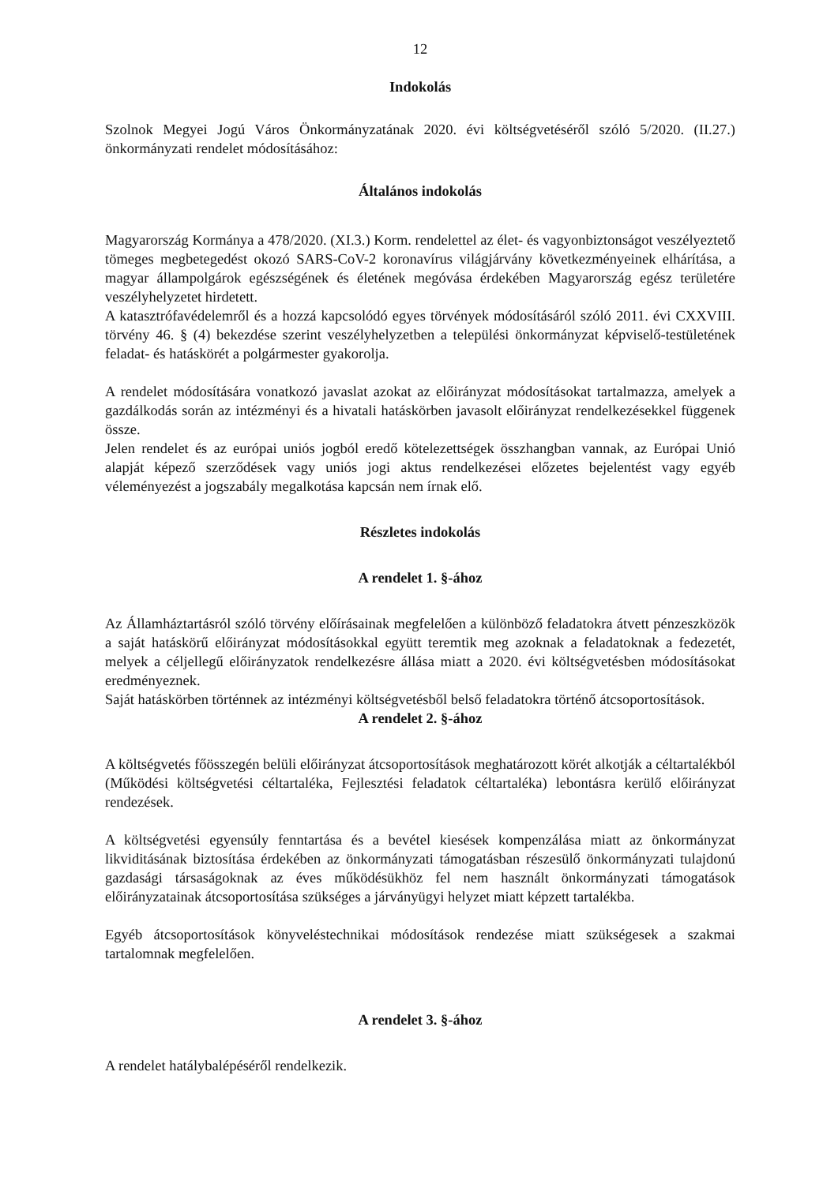12
Indokolás
Szolnok Megyei Jogú Város Önkormányzatának 2020. évi költségvetéséről szóló 5/2020. (II.27.) önkormányzati rendelet módosításához:
Általános indokolás
Magyarország Kormánya a 478/2020. (XI.3.) Korm. rendelettel az élet- és vagyonbiztonságot veszélyeztető tömeges megbetegedést okozó SARS-CoV-2 koronavírus világjárvány következményeinek elhárítása, a magyar állampolgárok egészségének és életének megóvása érdekében Magyarország egész területére veszélyhelyzetet hirdetett.
A katasztrófavédelemről és a hozzá kapcsolódó egyes törvények módosításáról szóló 2011. évi CXXVIII. törvény 46. § (4) bekezdése szerint veszélyhelyzetben a települési önkormányzat képviselő-testületének feladat- és hatáskörét a polgármester gyakorolja.
A rendelet módosítására vonatkozó javaslat azokat az előirányzat módosításokat tartalmazza, amelyek a gazdálkodás során az intézményi és a hivatali hatáskörben javasolt előirányzat rendelkezésekkel függenek össze.
Jelen rendelet és az európai uniós jogból eredő kötelezettségek összhangban vannak, az Európai Unió alapját képező szerződések vagy uniós jogi aktus rendelkezései előzetes bejelentést vagy egyéb véleményezést a jogszabály megalkotása kapcsán nem írnak elő.
Részletes indokolás
A rendelet 1. §-ához
Az Államháztartásról szóló törvény előírásainak megfelelően a különböző feladatokra átvett pénzeszközök a saját hatáskörű előirányzat módosításokkal együtt teremtik meg azoknak a feladatoknak a fedezetét, melyek a céljellegű előirányzatok rendelkezésre állása miatt a 2020. évi költségvetésben módosításokat eredményeznek.
Saját hatáskörben történnek az intézményi költségvetésből belső feladatokra történő átcsoportosítások.
A rendelet 2. §-ához
A költségvetés főösszegén belüli előirányzat átcsoportosítások meghatározott körét alkotják a céltartalékból (Működési költségvetési céltartaléka, Fejlesztési feladatok céltartaléka) lebontásra kerülő előirányzat rendezések.
A költségvetési egyensúly fenntartása és a bevétel kiesések kompenzálása miatt az önkormányzat likviditásának biztosítása érdekében az önkormányzati támogatásban részesülő önkormányzati tulajdonú gazdasági társaságoknak az éves működésükhöz fel nem használt önkormányzati támogatások előirányzatainak átcsoportosítása szükséges a járványügyi helyzet miatt képzett tartalékba.
Egyéb átcsoportosítások könyveléstechnikai módosítások rendezése miatt szükségesek a szakmai tartalomnak megfelelően.
A rendelet 3. §-ához
A rendelet hatálybalépéséről rendelkezik.